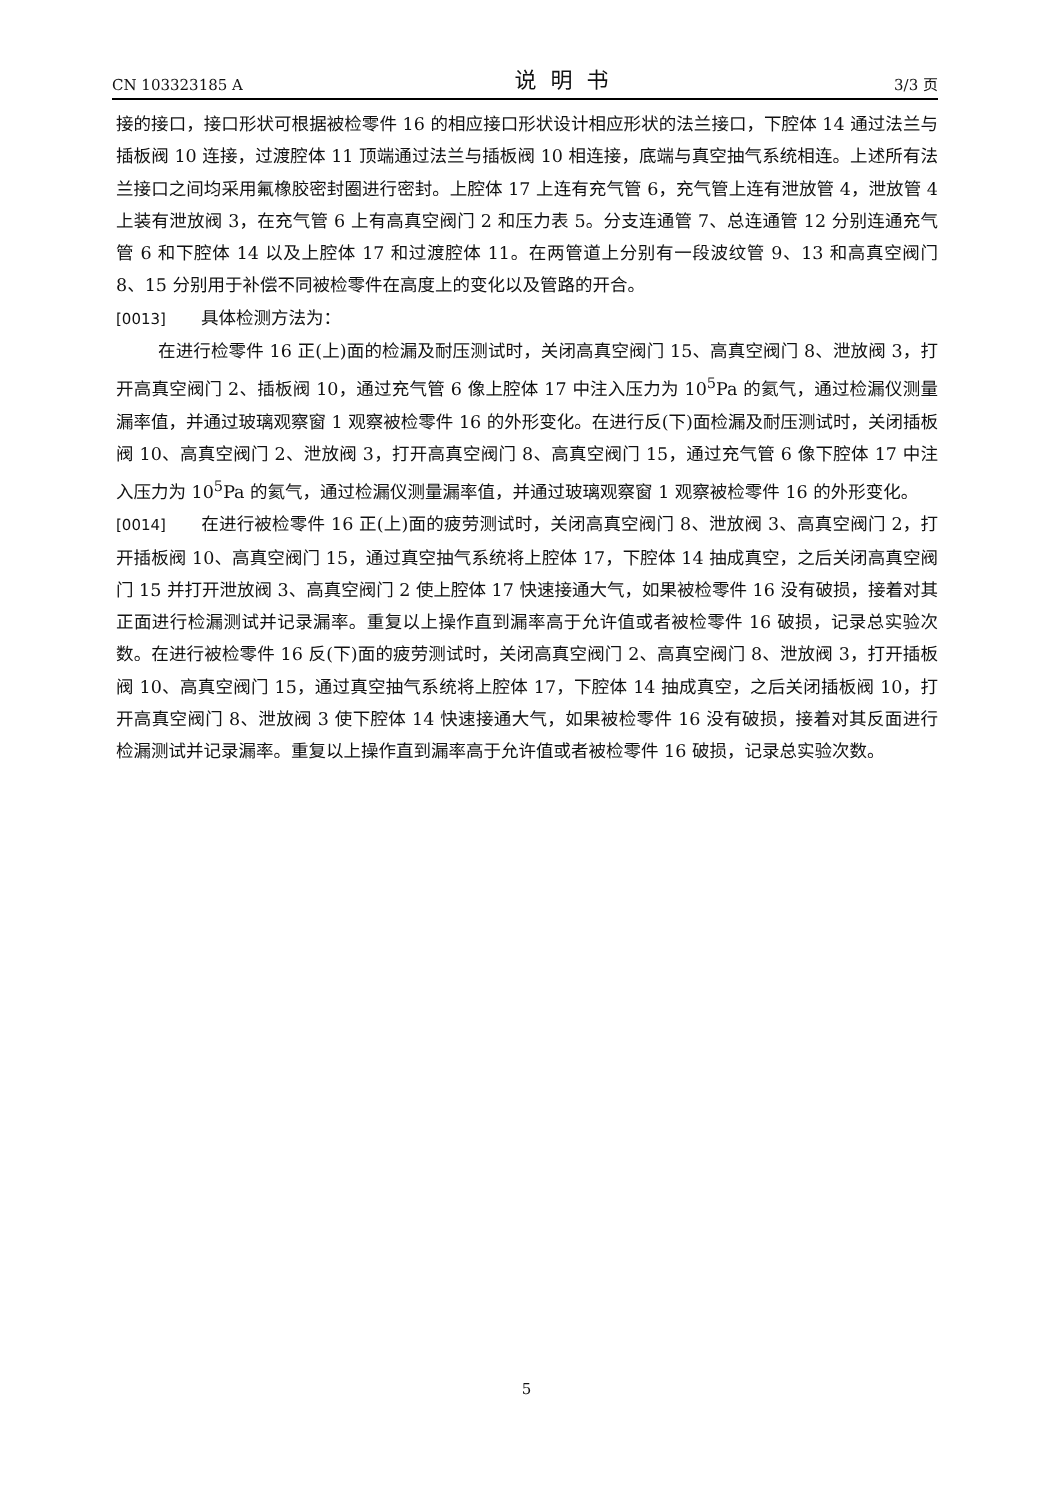CN 103323185 A 说明书 3/3 页
接的接口，接口形状可根据被检零件 16 的相应接口形状设计相应形状的法兰接口，下腔体 14 通过法兰与插板阀 10 连接，过渡腔体 11 顶端通过法兰与插板阀 10 相连接，底端与真空抽气系统相连。上述所有法兰接口之间均采用氟橡胶密封圈进行密封。上腔体 17 上连有充气管 6，充气管上连有泄放管 4，泄放管 4 上装有泄放阀 3，在充气管 6 上有高真空阀门 2 和压力表 5。分支连通管 7、总连通管 12 分别连通充气管 6 和下腔体 14 以及上腔体 17 和过渡腔体 11。在两管道上分别有一段波纹管 9、13 和高真空阀门 8、15 分别用于补偿不同被检零件在高度上的变化以及管路的开合。
[0013] 具体检测方法为：
在进行检零件 16 正(上)面的检漏及耐压测试时，关闭高真空阀门 15、高真空阀门 8、泄放阀 3，打开高真空阀门 2、插板阀 10，通过充气管 6 像上腔体 17 中注入压力为 10<sup>5</sup>Pa 的氦气，通过检漏仪测量漏率值，并通过玻璃观察窗 1 观察被检零件 16 的外形变化。在进行反(下)面检漏及耐压测试时，关闭插板阀 10、高真空阀门 2、泄放阀 3，打开高真空阀门 8、高真空阀门 15，通过充气管 6 像下腔体 17 中注入压力为 10<sup>5</sup>Pa 的氦气，通过检漏仪测量漏率值，并通过玻璃观察窗 1 观察被检零件 16 的外形变化。
[0014] 在进行被检零件 16 正(上)面的疲劳测试时，关闭高真空阀门 8、泄放阀 3、高真空阀门 2，打开插板阀 10、高真空阀门 15，通过真空抽气系统将上腔体 17，下腔体 14 抽成真空，之后关闭高真空阀门 15 并打开泄放阀 3、高真空阀门 2 使上腔体 17 快速接通大气，如果被检零件 16 没有破损，接着对其正面进行检漏测试并记录漏率。重复以上操作直到漏率高于允许值或者被检零件 16 破损，记录总实验次数。在进行被检零件 16 反(下)面的疲劳测试时，关闭高真空阀门 2、高真空阀门 8、泄放阀 3，打开插板阀 10、高真空阀门 15，通过真空抽气系统将上腔体 17，下腔体 14 抽成真空，之后关闭插板阀 10，打开高真空阀门 8、泄放阀 3 使下腔体 14 快速接通大气，如果被检零件 16 没有破损，接着对其反面进行检漏测试并记录漏率。重复以上操作直到漏率高于允许值或者被检零件 16 破损，记录总实验次数。
5